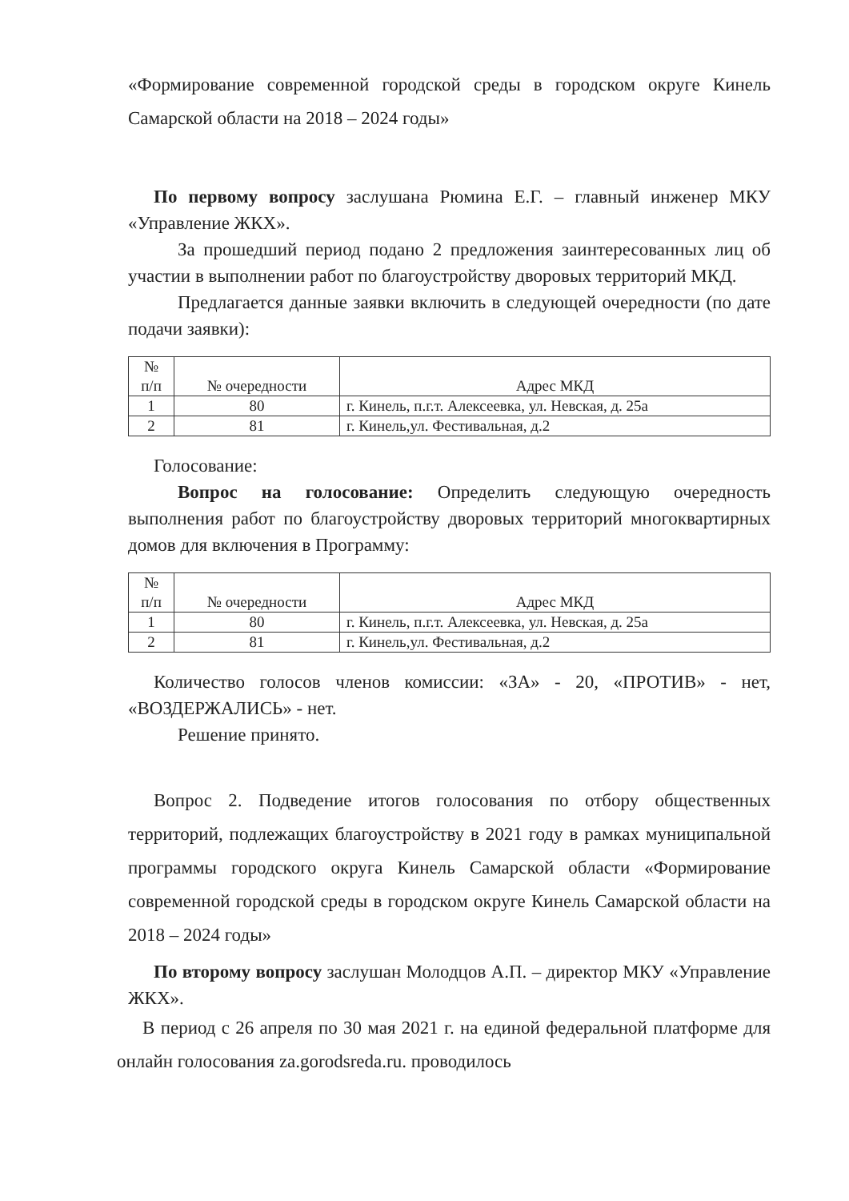«Формирование современной городской среды в городском округе Кинель Самарской области на 2018 – 2024 годы»
По первому вопросу заслушана Рюмина Е.Г. – главный инженер МКУ «Управление ЖКХ».
За прошедший период подано 2 предложения заинтересованных лиц об участии в выполнении работ по благоустройству дворовых территорий МКД.
Предлагается данные заявки включить в следующей очередности (по дате подачи заявки):
| № п/п | № очередности | Адрес МКД |
| 1 | 80 | г. Кинель, п.г.т. Алексеевка, ул. Невская, д. 25а |
| 2 | 81 | г. Кинель,ул. Фестивальная, д.2 |
Голосование:
Вопрос на голосование: Определить следующую очередность выполнения работ по благоустройству дворовых территорий многоквартирных домов для включения в Программу:
| № п/п | № очередности | Адрес МКД |
| 1 | 80 | г. Кинель, п.г.т. Алексеевка, ул. Невская, д. 25а |
| 2 | 81 | г. Кинель,ул. Фестивальная, д.2 |
Количество голосов членов комиссии: «ЗА» - 20, «ПРОТИВ» - нет, «ВОЗДЕРЖАЛИСЬ» - нет.
Решение принято.
Вопрос 2. Подведение итогов голосования по отбору общественных территорий, подлежащих благоустройству в 2021 году в рамках муниципальной программы городского округа Кинель Самарской области «Формирование современной городской среды в городском округе Кинель Самарской области на 2018 – 2024 годы»
По второму вопросу заслушан Молодцов А.П. – директор МКУ «Управление ЖКХ».
В период с 26 апреля по 30 мая 2021 г. на единой федеральной платформе для онлайн голосования za.gorodsreda.ru. проводилось